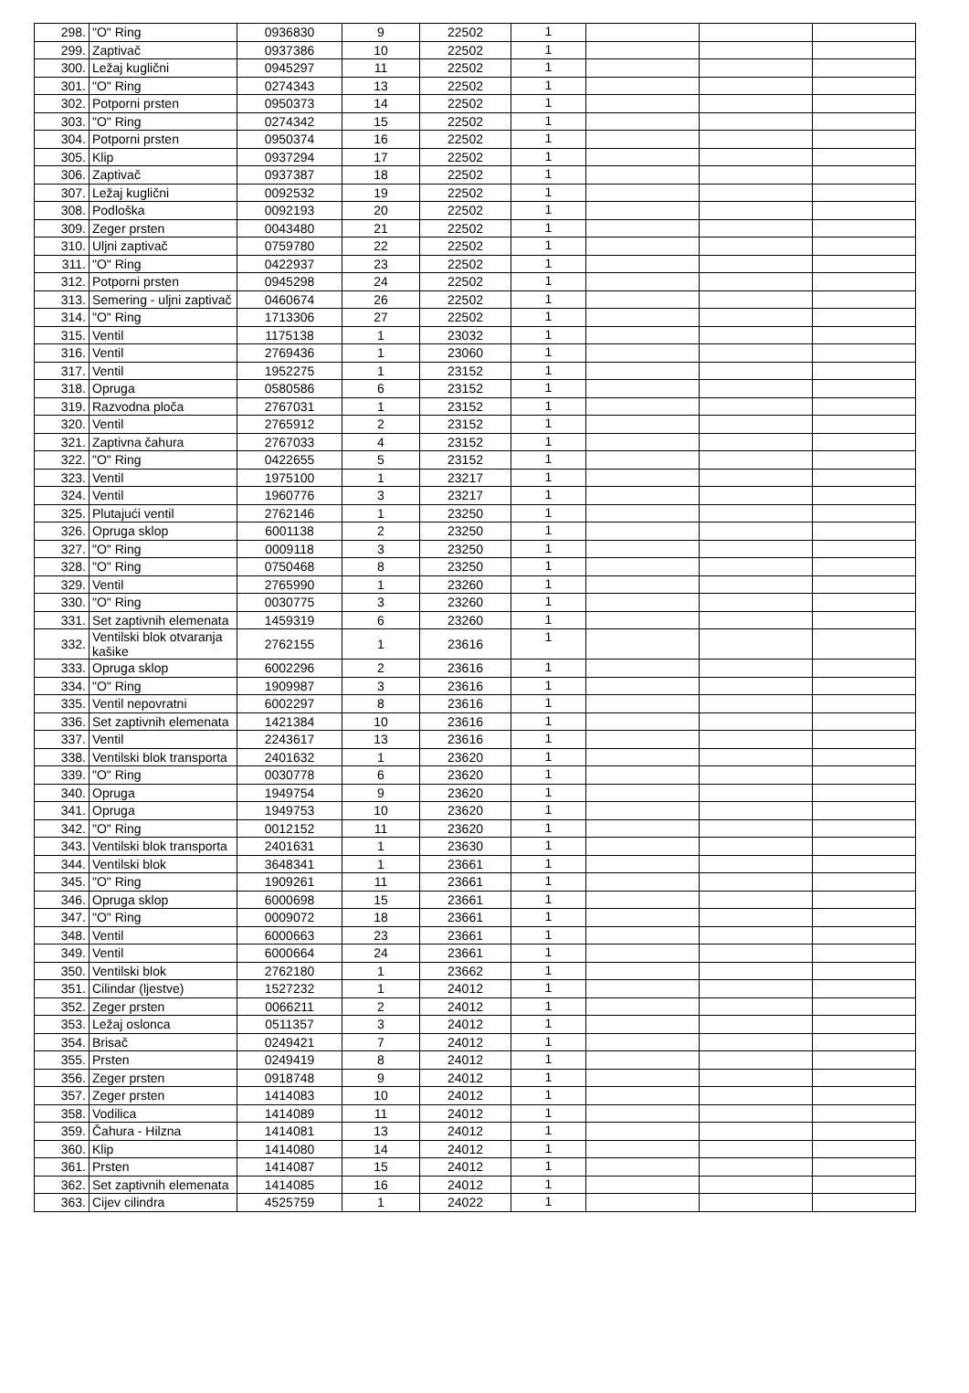| 298. | "O" Ring | 0936830 | 9 | 22502 | 1 | | | |
| 299. | Zaptivač | 0937386 | 10 | 22502 | 1 | | | |
| 300. | Ležaj kuglični | 0945297 | 11 | 22502 | 1 | | | |
| 301. | "O" Ring | 0274343 | 13 | 22502 | 1 | | | |
| 302. | Potporni prsten | 0950373 | 14 | 22502 | 1 | | | |
| 303. | "O" Ring | 0274342 | 15 | 22502 | 1 | | | |
| 304. | Potporni prsten | 0950374 | 16 | 22502 | 1 | | | |
| 305. | Klip | 0937294 | 17 | 22502 | 1 | | | |
| 306. | Zaptivač | 0937387 | 18 | 22502 | 1 | | | |
| 307. | Ležaj kuglični | 0092532 | 19 | 22502 | 1 | | | |
| 308. | Podloška | 0092193 | 20 | 22502 | 1 | | | |
| 309. | Zeger prsten | 0043480 | 21 | 22502 | 1 | | | |
| 310. | Uljni zaptivač | 0759780 | 22 | 22502 | 1 | | | |
| 311. | "O" Ring | 0422937 | 23 | 22502 | 1 | | | |
| 312. | Potporni prsten | 0945298 | 24 | 22502 | 1 | | | |
| 313. | Semering - uljni zaptivač | 0460674 | 26 | 22502 | 1 | | | |
| 314. | "O" Ring | 1713306 | 27 | 22502 | 1 | | | |
| 315. | Ventil | 1175138 | 1 | 23032 | 1 | | | |
| 316. | Ventil | 2769436 | 1 | 23060 | 1 | | | |
| 317. | Ventil | 1952275 | 1 | 23152 | 1 | | | |
| 318. | Opruga | 0580586 | 6 | 23152 | 1 | | | |
| 319. | Razvodna ploča | 2767031 | 1 | 23152 | 1 | | | |
| 320. | Ventil | 2765912 | 2 | 23152 | 1 | | | |
| 321. | Zaptivna čahura | 2767033 | 4 | 23152 | 1 | | | |
| 322. | "O" Ring | 0422655 | 5 | 23152 | 1 | | | |
| 323. | Ventil | 1975100 | 1 | 23217 | 1 | | | |
| 324. | Ventil | 1960776 | 3 | 23217 | 1 | | | |
| 325. | Plutajući ventil | 2762146 | 1 | 23250 | 1 | | | |
| 326. | Opruga sklop | 6001138 | 2 | 23250 | 1 | | | |
| 327. | "O" Ring | 0009118 | 3 | 23250 | 1 | | | |
| 328. | "O" Ring | 0750468 | 8 | 23250 | 1 | | | |
| 329. | Ventil | 2765990 | 1 | 23260 | 1 | | | |
| 330. | "O" Ring | 0030775 | 3 | 23260 | 1 | | | |
| 331. | Set zaptivnih elemenata | 1459319 | 6 | 23260 | 1 | | | |
| 332. | Ventilski blok otvaranja kašike | 2762155 | 1 | 23616 | 1 | | | |
| 333. | Opruga sklop | 6002296 | 2 | 23616 | 1 | | | |
| 334. | "O" Ring | 1909987 | 3 | 23616 | 1 | | | |
| 335. | Ventil nepovratni | 6002297 | 8 | 23616 | 1 | | | |
| 336. | Set zaptivnih elemenata | 1421384 | 10 | 23616 | 1 | | | |
| 337. | Ventil | 2243617 | 13 | 23616 | 1 | | | |
| 338. | Ventilski blok transporta | 2401632 | 1 | 23620 | 1 | | | |
| 339. | "O" Ring | 0030778 | 6 | 23620 | 1 | | | |
| 340. | Opruga | 1949754 | 9 | 23620 | 1 | | | |
| 341. | Opruga | 1949753 | 10 | 23620 | 1 | | | |
| 342. | "O" Ring | 0012152 | 11 | 23620 | 1 | | | |
| 343. | Ventilski blok transporta | 2401631 | 1 | 23630 | 1 | | | |
| 344. | Ventilski blok | 3648341 | 1 | 23661 | 1 | | | |
| 345. | "O" Ring | 1909261 | 11 | 23661 | 1 | | | |
| 346. | Opruga sklop | 6000698 | 15 | 23661 | 1 | | | |
| 347. | "O" Ring | 0009072 | 18 | 23661 | 1 | | | |
| 348. | Ventil | 6000663 | 23 | 23661 | 1 | | | |
| 349. | Ventil | 6000664 | 24 | 23661 | 1 | | | |
| 350. | Ventilski blok | 2762180 | 1 | 23662 | 1 | | | |
| 351. | Cilindar (ljestve) | 1527232 | 1 | 24012 | 1 | | | |
| 352. | Zeger prsten | 0066211 | 2 | 24012 | 1 | | | |
| 353. | Ležaj oslonca | 0511357 | 3 | 24012 | 1 | | | |
| 354. | Brisač | 0249421 | 7 | 24012 | 1 | | | |
| 355. | Prsten | 0249419 | 8 | 24012 | 1 | | | |
| 356. | Zeger prsten | 0918748 | 9 | 24012 | 1 | | | |
| 357. | Zeger prsten | 1414083 | 10 | 24012 | 1 | | | |
| 358. | Vodilica | 1414089 | 11 | 24012 | 1 | | | |
| 359. | Čahura - Hilzna | 1414081 | 13 | 24012 | 1 | | | |
| 360. | Klip | 1414080 | 14 | 24012 | 1 | | | |
| 361. | Prsten | 1414087 | 15 | 24012 | 1 | | | |
| 362. | Set zaptivnih elemenata | 1414085 | 16 | 24012 | 1 | | | |
| 363. | Cijev cilindra | 4525759 | 1 | 24022 | 1 | | | |